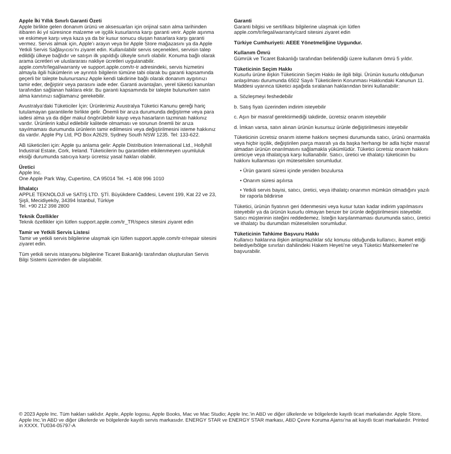Apple İki Yıllık Sınırlı Garanti Özeti
Apple birlikte gelen donanım ürünü ve aksesuarları için orijinal satın alma tarihinden itibaren iki yıl süresince malzeme ve işçilik kusurlarına karşı garanti verir. Apple aşınma ve eskimeye karşı veya kaza ya da bir kusur sonucu oluşan hasarlara karşı garanti vermez. Servis almak için, Apple’ı arayın veya bir Apple Store mağazasını ya da Apple Yetkili Servis Sağlayıcısı’nı ziyaret edin. Kullanılabilir servis seçenekleri, servisin talep edildiği ülkeye bağlıdır ve satışın ilk yapıldığı ülkeyle sınırlı olabilir. Konuma bağlı olarak arama ücretleri ve uluslararası nakliye ücretleri uygulanabilir. apple.com/tr/legal/warranty ve support.apple.com/tr-tr adresindeki, servis hizmetini almayla ilgili hükümlerin ve ayrıntılı bilgilerin tümüne tabi olarak bu garanti kapsamında geçerli bir talepte bulunursanız Apple kendi takdirine bağlı olarak donanım aygıtınızı tamir eder, değiştirir veya parasını iade eder. Garanti avantajları, yerel tüketici kanunları tarafından sağlanan haklara ektir. Bu garanti kapsamında bir talepte bulunurken satın alma kanıtınızı sağlamanız gerekebilir.
Avustralya’daki Tüketiciler İçin: Ürünlerimiz Avustralya Tüketici Kanunu gereği hariç tutulamayan garantilerle birlikte gelir. Önemli bir arıza durumunda değiştirme veya para iadesi alma ya da diğer makul öngörülebilir kayıp veya hasarların tazminatı hakkınız vardır. Ürünlerin kabul edilebilir kalitede olmaması ve sorunun önemli bir arıza sayılmaması durumunda ürünlerin tamir edilmesini veya değiştirilmesini isteme hakkınız da vardır. Apple Pty Ltd, PO Box A2629, Sydney South NSW 1235. Tel: 133-622.
AB tüketicileri için: Apple şu anlama gelir: Apple Distribution International Ltd., Hollyhill Industrial Estate, Cork, Ireland. Tüketicilerin bu garantiden etkilenmeyen uyumluluk eksiği durumunda satıcıya karşı ücretsiz yasal hakları olabilir.
Üretici
Apple Inc.
One Apple Park Way, Cupertino, CA 95014 Tel. +1 408 996 1010
İthalatçı
APPLE TEKNOLOJİ ve SATIŞ LTD. ŞTİ. Büyükdere Caddesi, Levent 199, Kat 22 ve 23, Şişli, Mecidiyeköy, 34394 İstanbul, Türkiye
Tel. +90 212 398 2800
Teknik Özellikler
Teknik özellikler için lütfen support.apple.com/tr_TR/specs sitesini ziyaret edin
Tamir ve Yetkili Servis Listesi
Tamir ve yetkili servis bilgilerine ulaşmak için lütfen support.apple.com/tr-tr/repair sitesini ziyaret edin.
Tüm yetkili servis istasyonu bilgilerine Ticaret Bakanlığı tarafından oluşturulan Servis Bilgi Sistemi üzerinden de ulaşılabilir.
Garanti
Garanti bilgisi ve sertifikası bilgilerine ulaşmak için lütfen apple.com/tr/legal/warranty/card sitesini ziyaret edin
Türkiye Cumhuriyeti: AEEE Yönetmeliğine Uygundur.
Kullanım Ömrü
Gümrük ve Ticaret Bakanlığı tarafından belirlendiği üzere kullanım ömrü 5 yıldır.
Tüketicinin Seçim Hakkı
Kusurlu ürüne ilişkin Tüketicinin Seçim Hakkı ile ilgili bilgi. Ürünün kusurlu olduğunun anlaşılması durumunda 6502 Sayılı Tüketicilerin Korunması Hakkındaki Kanunun 11. Maddesi uyarınca tüketici aşağıda sıralanan haklarından birini kullanabilir:
a. Sözleşmeyi feshedebilir
b. Satış fiyatı üzerinden indirim isteyebilir
c. Aşırı bir masraf gerektirmediği takdirde, ücretsiz onarım isteyebilir
d. İmkan varsa, satın alınan ürünün kusursuz ürünle değiştirilmesini isteyebilir
Tüketicinin ücretsiz onarım isteme hakkını seçmesi durumunda satıcı, ürünü onarmakla veya hiçbir işçilik, değiştirilen parça masrafı ya da başka herhangi bir adla hiçbir masraf almadan ürünün onarılmasını sağlamakla yükümlüdür. Tüketici ücretsiz onarım hakkını üreticiye veya ithalatçıya karşı kullanabilir. Satıcı, üretici ve ithalatçı tüketicinin bu hakkını kullanması için müteselsilen sorumludur.
• Ürün garanti süresi içinde yeniden bozulursa
• Onarım süresi aşılırsa
• Yetkili servis bayisi, satıcı, üretici, veya ithalatçı onarımın mümkün olmadığını yazılı bir raporla bildirirse
Tüketici, ürünün fiyatının geri ödenmesini veya kusur tutarı kadar indirim yapılmasını isteyebilir ya da ürünün kusurlu olmayan benzer bir ürünle değiştirilmesini isteyebilir. Satıcı müşterinin isteğini reddedemez. İsteğin karşılanmaması durumunda satıcı, üretici ve ithalatçı bu durumdan müteselsilen sorumludur.
Tüketicinin Tahkime Başvuru Hakkı
Kullanıcı haklarına ilişkin anlaşmazlıklar söz konusu olduğunda kullanıcı, ikamet ettiği belediye/bölge sınırları dahilindeki Hakem Heyeti’ne veya Tüketici Mahkemeleri’ne başvurabilir.
© 2023 Apple Inc. Tüm hakları saklıdır. Apple, Apple logosu, Apple Books, Mac ve Mac Studio; Apple Inc.’in ABD ve diğer ülkelerde ve bölgelerde kayıtlı ticari markalarıdır. Apple Store, Apple Inc.’in ABD ve diğer ülkelerde ve bölgelerde kayıtlı servis markasıdır. ENERGY STAR ve ENERGY STAR markası, ABD Çevre Koruma Ajansı’na ait kayıtlı ticari markalardır. Printed in XXXX. TU034-05797-A